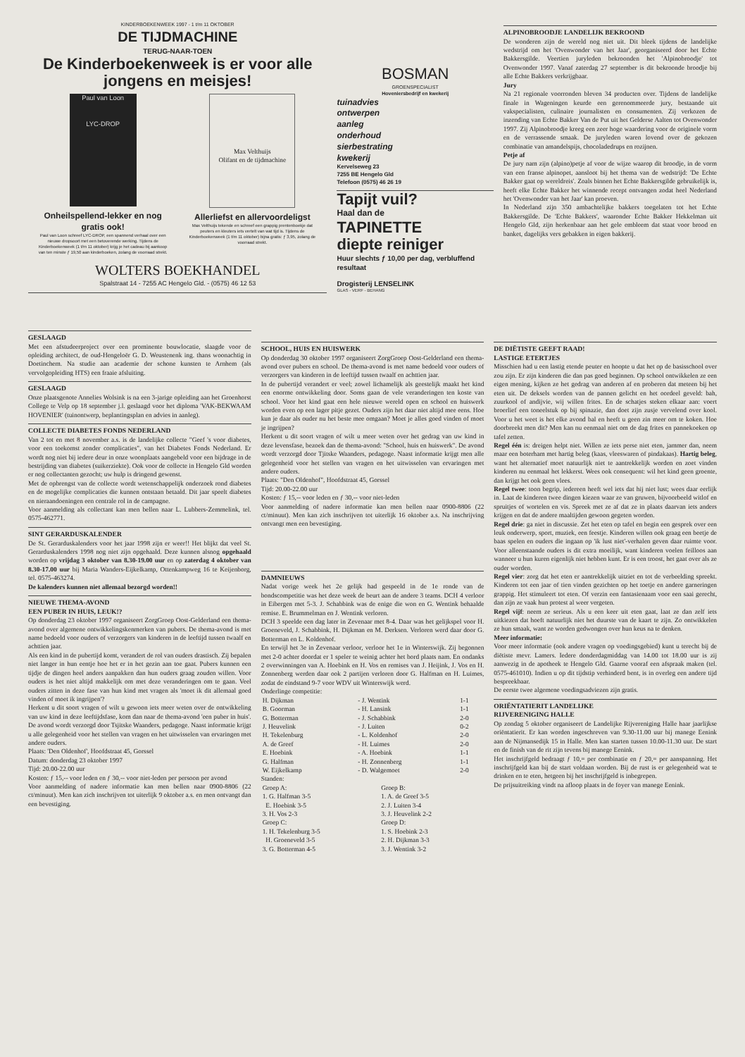KINDERBOEKENWEEK 1997 - 1 t/m 11 OKTOBER
DE TIJDMACHINE
TERUG-NAAR-TOEN
De Kinderboekenweek is er voor alle jongens en meisjes!
Paul van Loon
LYC-DROP
Onheilspellend-lekker en nog gratis ook!
Paul van Loon schreef LYC-DROP, een spannend verhaal over een nieuwe dropsoort met een betoverende werking. Tijdens de Kinderboekenweek (1 t/m 11 oktober) krijg je het cadeau bij aankoop van ten minste ƒ 19,50 aan kinderboeken, zolang de voorraad strekt.
Max Velthuijs
Olifant en de tijdmachine
Allerliefst en allervoordeligst
Max Velthuijs tekende en schreef een grappig prentenboekje dat peuters en kleuters iets vertelt van wat tijd is. Tijdens de Kinderboekenweek (1 t/m 11 oktober) bijna gratis: ƒ 3,95, zolang de voorraad strekt.
WOLTERS BOEKHANDEL
Spalstraat 14 - 7255 AC Hengelo Gld. - (0575) 46 12 53
BOSMAN
GROENSPECIALIST
Hoveniersbedrijf en kwekerij
tuinadvies
ontwerpen
aanleg
onderhoud
sierbestrating
kwekerij
Kervelseweg 23
7255 BE Hengelo Gld
Telefoon (0575) 46 26 19
Tapijt vuil?
Haal dan de
TAPINETTE
diepte reiniger
Huur slechts ƒ 10,00 per dag, verbluffend resultaat
Drogisterij LENSELINK
GLAS - VERF - BEHANG
ALPINOBROODJE LANDELIJK BEKROOND
De wonderen zijn de wereld nog niet uit. Dit bleek tijdens de landelijke wedstrijd om het 'Ovenwonder van het Jaar', georganiseerd door het Echte Bakkersgilde. Veertien juryleden bekroonden het 'Alpinobroodje' tot Ovenwonder 1997. Vanaf zaterdag 27 september is dit bekroonde broodje bij alle Echte Bakkers verkrijgbaar.
Jury
Na 21 regionale voorronden bleven 34 producten over. Tijdens de landelijke finale in Wageningen keurde een gerenommeerde jury, bestaande uit vakspecialisten, culinaire journalisten en consumenten. Zij verkozen de inzending van Echte Bakker Van de Put uit het Gelderse Aalten tot Ovenwonder 1997. Zij Alpinobroodje kreeg een zeer hoge waardering voor de originele vorm en de verrassende smaak. De juryleden waren lovend over de gekozen combinatie van amandelspijs, chocoladedrups en rozijnen.
Petje af
De jury nam zijn (alpino)petje af voor de wijze waarop dit broodje, in de vorm van een franse alpinopet, aansloot bij het thema van de wedstrijd: 'De Echte Bakker gaat op wereldreis'. Zoals binnen het Echte Bakkersgilde gebruikelijk is, heeft elke Echte Bakker het winnende recept ontvangen zodat heel Nederland het 'Ovenwonder van het Jaar' kan proeven.
In Nederland zijn 350 ambachtelijke bakkers toegelaten tot het Echte Bakkersgilde. De 'Echte Bakkers', waaronder Echte Bakker Hekkelman uit Hengelo Gld, zijn herkenbaar aan het gele embleem dat staat voor brood en banket, dagelijks vers gebakken in eigen bakkerij.
GESLAAGD
Met een afstudeerproject over een prominente bouwlocatie, slaagde voor de opleiding architect, de oud-Hengeloër G. D. Weustenenk ing. thans woonachtig in Doetinchem. Na studie aan academie der schone kunsten te Arnhem (als vervolgopleiding HTS) een fraaie afsluiting.
GESLAAGD
Onze plaatsgenote Annelies Wolsink is na een 3-jarige opleiding aan het Groenhorst College te Velp op 18 september j.l. geslaagd voor het diploma 'VAK-BEKWAAM HOVENIER' (tuinontwerp, beplantingsplan en advies in aanleg).
COLLECTE DIABETES FONDS NEDERLAND
Van 2 tot en met 8 november a.s. is de landelijke collecte "Geef 's voor diabetes, voor een toekomst zonder complicaties", van het Diabetes Fonds Nederland. Er wordt nog niet bij iedere deur in onze woonplaats aangebeld voor een bijdrage in de bestrijding van diabetes (suikerziekte). Ook voor de collecte in Hengelo Gld worden er nog collectanten gezocht; uw hulp is dringend gewenst.
Met de opbrengst van de collecte wordt wetenschappelijk onderzoek rond diabetes en de mogelijke complicaties die kunnen ontstaan betaald. Dit jaar speelt diabetes en nieraandoeningen een centrale rol in de campagne.
Voor aanmelding als collectant kan men bellen naar L. Lubbers-Zemmelink, tel. 0575-462771.
SINT GERARDUSKALENDER
De St. Gerarduskalenders voor het jaar 1998 zijn er weer!! Het blijkt dat veel St. Gerarduskalenders 1998 nog niet zijn opgehaald. Deze kunnen alsnog opgehaald worden op vrijdag 3 oktober van 8.30-19.00 uur en op zaterdag 4 oktober van 8.30-17.00 uur bij Maria Wanders-Eijkelkamp, Ottenkampweg 16 te Keijenborg, tel. 0575-463274.
De kalenders kunnen niet allemaal bezorgd worden!!
NIEUWE THEMA-AVOND
EEN PUBER IN HUIS, LEUK!?
Op donderdag 23 oktober 1997 organiseert ZorgGroep Oost-Gelderland een thema-avond over algemene ontwikkelingskenmerken van pubers. De thema-avond is met name bedoeld voor ouders of verzorgers van kinderen in de leeftijd tussen twaalf en achttien jaar.
Als een kind in de pubertijd komt, verandert de rol van ouders drastisch. Zij bepalen niet langer in hun eentje hoe het er in het gezin aan toe gaat. Pubers kunnen een tijdje de dingen heel anders aanpakken dan hun ouders graag zouden willen. Voor ouders is het niet altijd makkelijk om met deze veranderingen om te gaan. Veel ouders zitten in deze fase van hun kind met vragen als 'moet ik dit allemaal goed vinden of moet ik ingrijpen'?
Herkent u dit soort vragen of wilt u gewoon iets meer weten over de ontwikkeling van uw kind in deze leeftijdsfase, kom dan naar de thema-avond 'een puber in huis'. De avond wordt verzorgd door Tsjitske Waanders, pedagoge. Naast informatie krijgt u alle gelegenheid voor het stellen van vragen en het uitwisselen van ervaringen met andere ouders.
Plaats: 'Den Oldenhof', Hoofdstraat 45, Gorssel
Datum: donderdag 23 oktober 1997
Tijd: 20.00-22.00 uur
Kosten: ƒ 15,-- voor leden en ƒ 30,-- voor niet-leden per persoon per avond
Voor aanmelding of nadere informatie kan men bellen naar 0900-8806 (22 ct/minuut). Men kan zich inschrijven tot uiterlijk 9 oktober a.s. en men ontvangt dan een bevestiging.
SCHOOL, HUIS EN HUISWERK
Op donderdag 30 oktober 1997 organiseert ZorgGroep Oost-Gelderland een thema-avond over pubers en school. De thema-avond is met name bedoeld voor ouders of verzorgers van kinderen in de leeftijd tussen twaalf en achttien jaar.
In de pubertijd verandert er veel; zowel lichamelijk als geestelijk maakt het kind een enorme ontwikkeling door. Soms gaan de vele veranderingen ten koste van school. Voor het kind gaat een hele nieuwe wereld open en school en huiswerk worden even op een lager pitje gezet. Ouders zijn het daar niet altijd mee eens. Hoe kun je daar als ouder nu het beste mee omgaan? Moet je alles goed vinden of moet je ingrijpen?
Herkent u dit soort vragen of wilt u meer weten over het gedrag van uw kind in deze levensfase, bezoek dan de thema-avond: "School, huis en huiswerk". De avond wordt verzorgd door Tjitske Waanders, pedagoge. Naast informatie krijgt men alle gelegenheid voor het stellen van vragen en het uitwisselen van ervaringen met andere ouders.
Plaats: "Den Oldenhof", Hoofdstraat 45, Gorssel
Tijd: 20.00-22.00 uur
Kosten: ƒ 15,-- voor leden en ƒ 30,-- voor niet-leden
Voor aanmelding of nadere informatie kan men bellen naar 0900-8806 (22 ct/minuut). Men kan zich inschrijven tot uiterlijk 16 oktober a.s. Na inschrijving ontvangt men een bevestiging.
DAMNIEUWS
Nadat vorige week het 2e gelijk had gespeeld in de 1e ronde van de bondscompetitie was het deze week de beurt aan de andere 3 teams. DCH 4 verloor in Eibergen met 5-3. J. Schabbink was de enige die won en G. Wentink behaalde remise. E. Brummelman en J. Wentink verloren.
DCH 3 speelde een dag later in Zevenaar met 8-4. Daar was het gelijkspel voor H. Groeneveld, J. Schabbink, H. Dijkman en M. Derksen. Verloren werd daar door G. Botterman en L. Koldenhof.
En terwijl het 3e in Zevenaar verloor, verloor het 1e in Winterswijk. Zij begonnen met 2-0 achter doordat er 1 speler te weinig achter het bord plaats nam. En ondanks 2 overwinningen van A. Hoebink en H. Vos en remises van J. Heijink, J. Vos en H. Zonnenberg werden daar ook 2 partijen verloren door G. Halfman en H. Luimes, zodat de eindstand 9-7 voor WDV uit Winterswijk werd.
Onderlinge competitie:
| H. Dijkman | - J. Wentink | 1-1 |
| B. Goorman | - H. Lansink | 1-1 |
| G. Botterman | - J. Schabbink | 2-0 |
| J. Heuvelink | - J. Luiten | 0-2 |
| H. Tekelenburg | - L. Koldenhof | 2-0 |
| A. de Greef | - H. Luimes | 2-0 |
| E. Hoebink | - A. Hoebink | 1-1 |
| G. Halfman | - H. Zonnenberg | 1-1 |
| W. Eijkelkamp | - D. Walgemoet | 2-0 |
Standen:
| Groep A: | Groep B: |
| 1. G. Halfman 3-5 | 1. A. de Greef 3-5 |
| E. Hoebink 3-5 | 2. J. Luiten 3-4 |
| 3. H. Vos 2-3 | 3. J. Heuvelink 2-2 |
| Groep C: | Groep D: |
| 1. H. Tekelenburg 3-5 | 1. S. Hoebink 2-3 |
| H. Groeneveld 3-5 | 2. H. Dijkman 3-3 |
| 3. G. Botterman 4-5 | 3. J. Wentink 3-2 |
DE DIËTISTE GEEFT RAAD!
LASTIGE ETERTJES
Misschien had u een lastig etende peuter en hoopte u dat het op de basisschool over zou zijn. Er zijn kinderen die dan pas goed beginnen. Op school ontwikkelen ze een eigen mening, kijken ze het gedrag van anderen af en proberen dat meteen bij het eten uit. De deksels worden van de pannen gelicht en het oordeel geveld: bah, zuurkool of andijvie, wij willen frites. En de schatjes steken elkaar aan: voert broerlief een toneelstuk op bij spinazie, dan doet zijn zusje vervelend over kool. Voor u het weet is het elke avond bal en heeft u geen zin meer om te koken. Hoe doorbreekt men dit? Men kan nu eenmaal niet om de dag frites en pannekoeken op tafel zetten.
Regel één is: dreigen helpt niet. Willen ze iets perse niet eten, jammer dan, neem maar een boterham met hartig beleg (kaas, vleeswaren of pindakaas). Hartig beleg, want het alternatief moet natuurlijk niet te aantrekkelijk worden en zoet vinden kinderen nu eenmaal het lekkerst. Wees ook consequent: wil het kind geen groente, dan krijgt het ook geen vlees.
Regel twee: toon begrip, iedereen heeft wel iets dat hij niet lust; wees daar eerlijk in. Laat de kinderen twee dingen kiezen waar ze van gruwen, bijvoorbeeld witlof en spruitjes of wortelen en vis. Spreek met ze af dat ze in plaats daarvan iets anders krijgen en dat de andere maaltijden gewoon gegeten worden.
Regel drie: ga niet in discussie. Zet het eten op tafel en begin een gesprek over een leuk onderwerp, sport, muziek, een feestje. Kinderen willen ook graag een beetje de baas spelen en ouders die ingaan op 'ik lust niet'-verhalen geven daar ruimte voor. Voor alleenstaande ouders is dit extra moeilijk, want kinderen voelen feilloos aan wanneer u hun kuren eigenlijk niet hebben kunt. Er is een troost, het gaat over als ze ouder worden.
Regel vier: zorg dat het eten er aantrekkelijk uitziet en tot de verbeelding spreekt. Kinderen tot een jaar of tien vinden gezichten op het toetje en andere garneringen grappig. Het stimuleert tot eten. Of verzin een fantasienaam voor een saai gerecht, dan zijn ze vaak hun protest al weer vergeten.
Regel vijf: neem ze serieus. Als u een keer uit eten gaat, laat ze dan zelf iets uitkiezen dat hoeft natuurlijk niet het duurste van de kaart te zijn. Zo ontwikkelen ze hun smaak, want ze worden gedwongen over hun keus na te denken.
Meer informatie:
Voor meer informatie (ook andere vragen op voedingsgebied) kunt u terecht bij de diëtiste mevr. Lamers. Iedere donderdagmiddag van 14.00 tot 18.00 uur is zij aanwezig in de apotheek te Hengelo Gld. Gaarne vooraf een afspraak maken (tel. 0575-461010). Indien u op dit tijdstip verhinderd bent, is in overleg een andere tijd bespreekbaar.
De eerste twee algemene voedingsadviezen zijn gratis.
ORIËNTATIERIT LANDELIJKE
RIJVERENIGING HALLE
Op zondag 5 oktober organiseert de Landelijke Rijvereniging Halle haar jaarlijkse oriëntatierit. Er kan worden ingeschreven van 9.30-11.00 uur bij manege Eenink aan de Nijmansedijk 15 in Halle. Men kan starten tussen 10.00-11.30 uur. De start en de finish van de rit zijn tevens bij manege Eenink.
Het inschrijfgeld bedraagt ƒ 10,= per combinatie en ƒ 20,= per aanspanning. Het inschrijfgeld kan bij de start voldaan worden. Bij de rust is er gelegenheid wat te drinken en te eten, hetgeen bij het inschrijfgeld is inbegrepen.
De prijsuitreiking vindt na afloop plaats in de foyer van manege Eenink.